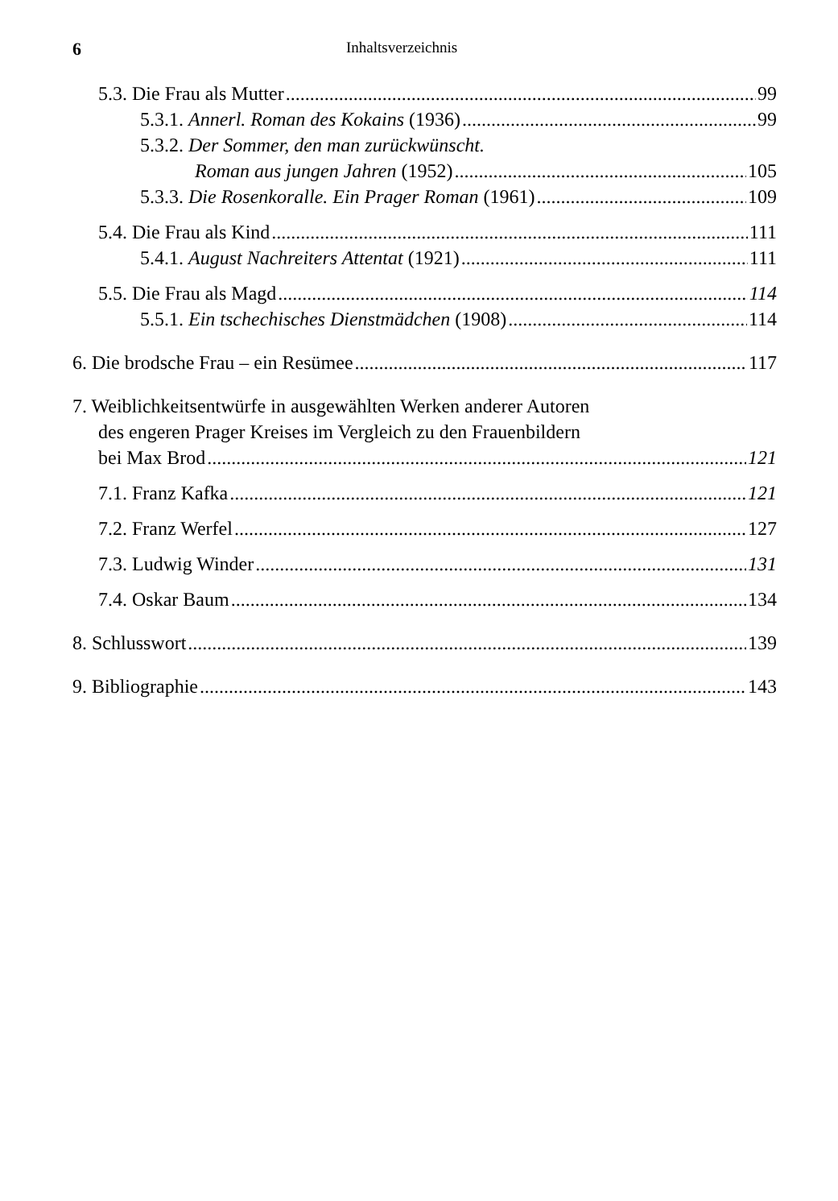6 Inhaltsverzeichnis
5.3. Die Frau als Mutter 99
5.3.1. Annerl. Roman des Kokains (1936) 99
5.3.2. Der Sommer, den man zurückwünscht.
Roman aus jungen Jahren (1952) 105
5.3.3. Die Rosenkoralle. Ein Prager Roman (1961) 109
5.4. Die Frau als Kind 111
5.4.1. August Nachreiters Attentat (1921) 111
5.5. Die Frau als Magd 114
5.5.1. Ein tschechisches Dienstmädchen (1908) 114
6. Die brodsche Frau – ein Resümee 117
7. Weiblichkeitsentwürfe in ausgewählten Werken anderer Autoren
des engeren Prager Kreises im Vergleich zu den Frauenbildern
bei Max Brod 121
7.1. Franz Kafka 121
7.2. Franz Werfel 127
7.3. Ludwig Winder 131
7.4. Oskar Baum 134
8. Schlusswort 139
9. Bibliographie 143